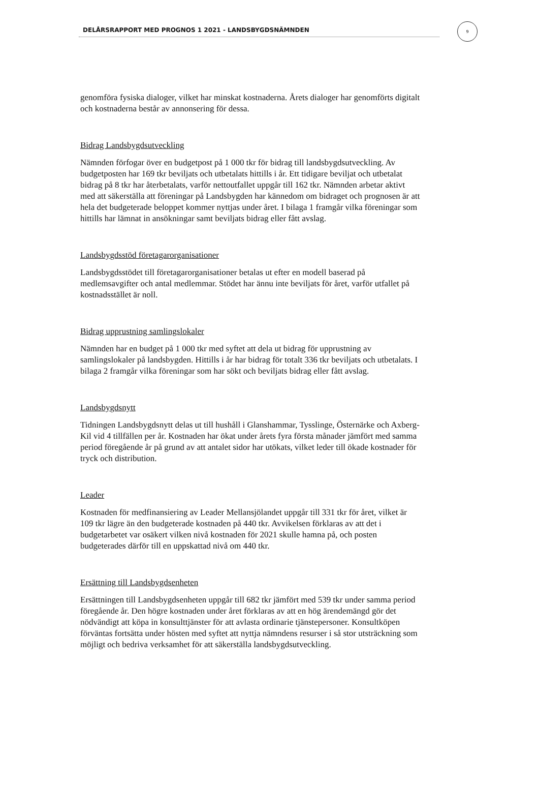DELÅRSRAPPORT MED PROGNOS 1 2021 - LANDSBYGDSNÄMNDEN
9
genomföra fysiska dialoger, vilket har minskat kostnaderna. Årets dialoger har genomförts digitalt och kostnaderna består av annonsering för dessa.
Bidrag Landsbygdsutveckling
Nämnden förfogar över en budgetpost på 1 000 tkr för bidrag till landsbygdsutveckling. Av budgetposten har 169 tkr beviljats och utbetalats hittills i år. Ett tidigare beviljat och utbetalat bidrag på 8 tkr har återbetalats, varför nettoutfallet uppgår till 162 tkr. Nämnden arbetar aktivt med att säkerställa att föreningar på Landsbygden har kännedom om bidraget och prognosen är att hela det budgeterade beloppet kommer nyttjas under året. I bilaga 1 framgår vilka föreningar som hittills har lämnat in ansökningar samt beviljats bidrag eller fått avslag.
Landsbygdsstöd företagarorganisationer
Landsbygdsstödet till företagarorganisationer betalas ut efter en modell baserad på medlemsavgifter och antal medlemmar. Stödet har ännu inte beviljats för året, varför utfallet på kostnadsstället är noll.
Bidrag upprustning samlingslokaler
Nämnden har en budget på 1 000 tkr med syftet att dela ut bidrag för upprustning av samlingslokaler på landsbygden. Hittills i år har bidrag för totalt 336 tkr beviljats och utbetalats. I bilaga 2 framgår vilka föreningar som har sökt och beviljats bidrag eller fått avslag.
Landsbygdsnytt
Tidningen Landsbygdsnytt delas ut till hushåll i Glanshammar, Tysslinge, Östernärke och Axberg-Kil vid 4 tillfällen per år. Kostnaden har ökat under årets fyra första månader jämfört med samma period föregående år på grund av att antalet sidor har utökats, vilket leder till ökade kostnader för tryck och distribution.
Leader
Kostnaden för medfinansiering av Leader Mellansjölandet uppgår till 331 tkr för året, vilket är 109 tkr lägre än den budgeterade kostnaden på 440 tkr. Avvikelsen förklaras av att det i budgetarbetet var osäkert vilken nivå kostnaden för 2021 skulle hamna på, och posten budgeterades därför till en uppskattad nivå om 440 tkr.
Ersättning till Landsbygdsenheten
Ersättningen till Landsbygdsenheten uppgår till 682 tkr jämfört med 539 tkr under samma period föregående år. Den högre kostnaden under året förklaras av att en hög ärendemängd gör det nödvändigt att köpa in konsulttjänster för att avlasta ordinarie tjänstepersoner. Konsultköpen förväntas fortsätta under hösten med syftet att nyttja nämndens resurser i så stor utsträckning som möjligt och bedriva verksamhet för att säkerställa landsbygdsutveckling.